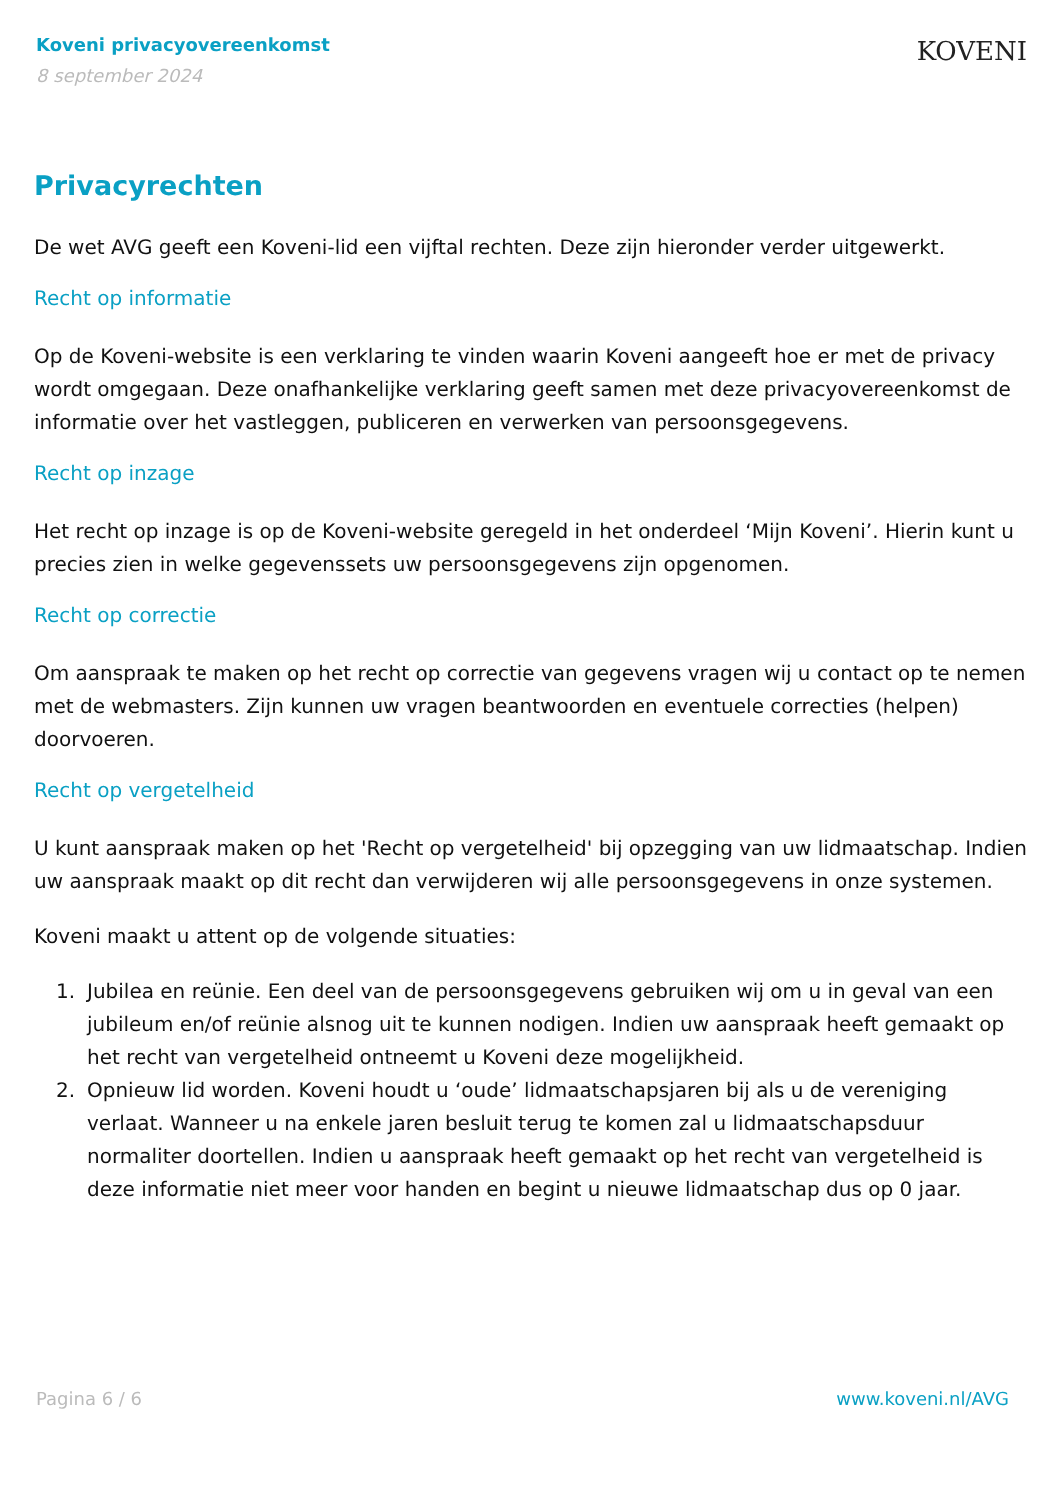Koveni privacyovereenkomst
8 september 2024
KOVENI
Privacyrechten
De wet AVG geeft een Koveni-lid een vijftal rechten. Deze zijn hieronder verder uitgewerkt.
Recht op informatie
Op de Koveni-website is een verklaring te vinden waarin Koveni aangeeft hoe er met de privacy wordt omgegaan. Deze onafhankelijke verklaring geeft samen met deze privacyovereenkomst de informatie over het vastleggen, publiceren en verwerken van persoonsgegevens.
Recht op inzage
Het recht op inzage is op de Koveni-website geregeld in het onderdeel ‘Mijn Koveni’. Hierin kunt u precies zien in welke gegevenssets uw persoonsgegevens zijn opgenomen.
Recht op correctie
Om aanspraak te maken op het recht op correctie van gegevens vragen wij u contact op te nemen met de webmasters. Zijn kunnen uw vragen beantwoorden en eventuele correcties (helpen) doorvoeren.
Recht op vergetelheid
U kunt aanspraak maken op het 'Recht op vergetelheid' bij opzegging van uw lidmaatschap. Indien uw aanspraak maakt op dit recht dan verwijderen wij alle persoonsgegevens in onze systemen.
Koveni maakt u attent op de volgende situaties:
1. Jubilea en reünie. Een deel van de persoonsgegevens gebruiken wij om u in geval van een jubileum en/of reünie alsnog uit te kunnen nodigen. Indien uw aanspraak heeft gemaakt op het recht van vergetelheid ontneemt u Koveni deze mogelijkheid.
2. Opnieuw lid worden. Koveni houdt u ‘oude’ lidmaatschapsjaren bij als u de vereniging verlaat. Wanneer u na enkele jaren besluit terug te komen zal u lidmaatschapsduur normaliter doortellen. Indien u aanspraak heeft gemaakt op het recht van vergetelheid is deze informatie niet meer voor handen en begint u nieuwe lidmaatschap dus op 0 jaar.
Pagina 6 / 6 www.koveni.nl/AVG